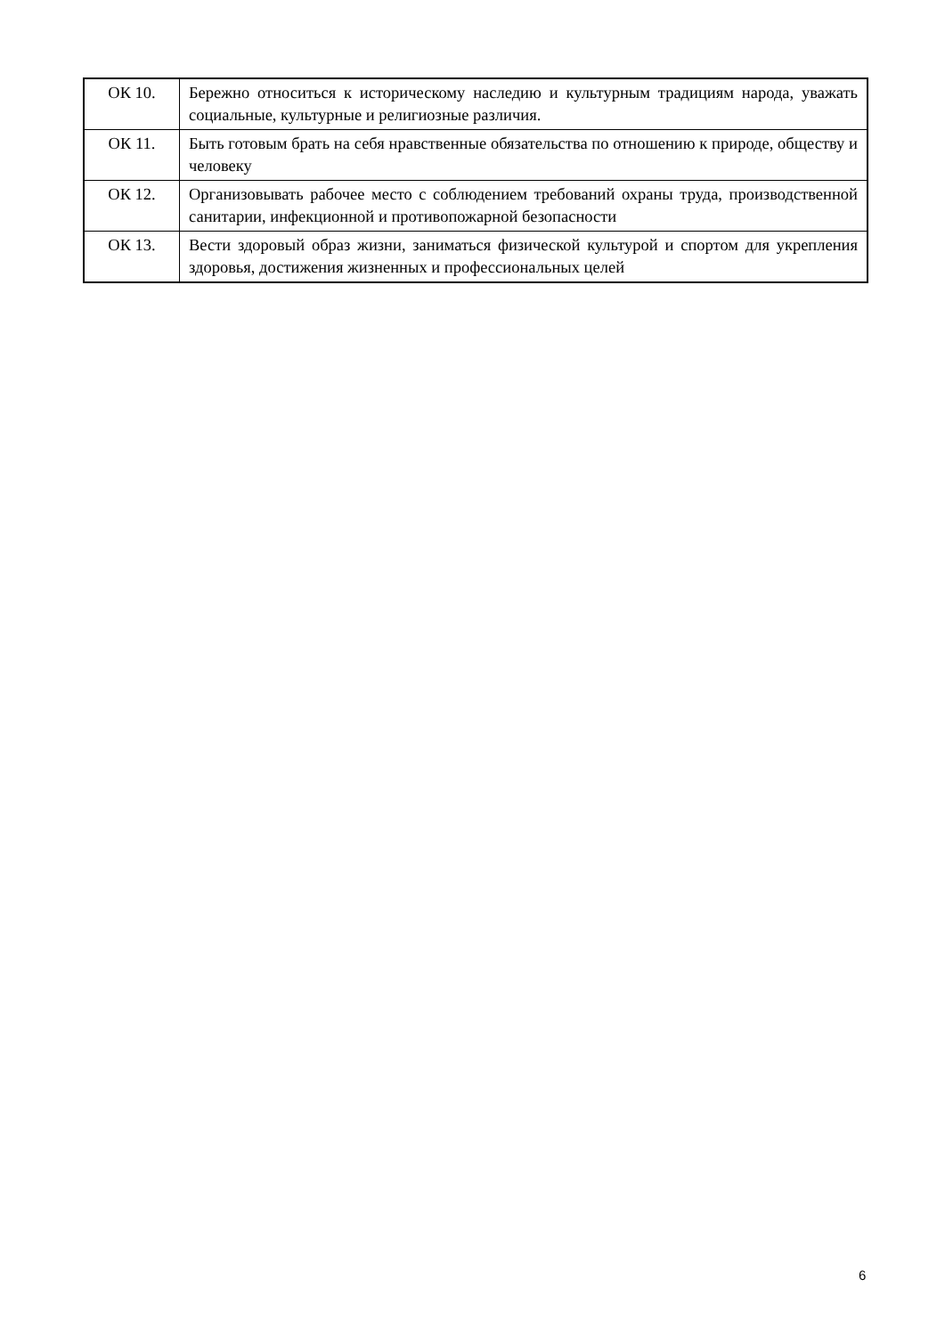| ОК 10. | Бережно относиться к историческому наследию и культурным традициям народа, уважать социальные, культурные и религиозные различия. |
| ОК 11. | Быть готовым брать на себя нравственные обязательства по отношению к природе, обществу и человеку |
| ОК 12. | Организовывать рабочее место с соблюдением требований охраны труда, производственной санитарии, инфекционной и противопожарной безопасности |
| ОК 13. | Вести здоровый образ жизни, заниматься физической культурой и спортом для укрепления здоровья, достижения жизненных и профессиональных целей |
6